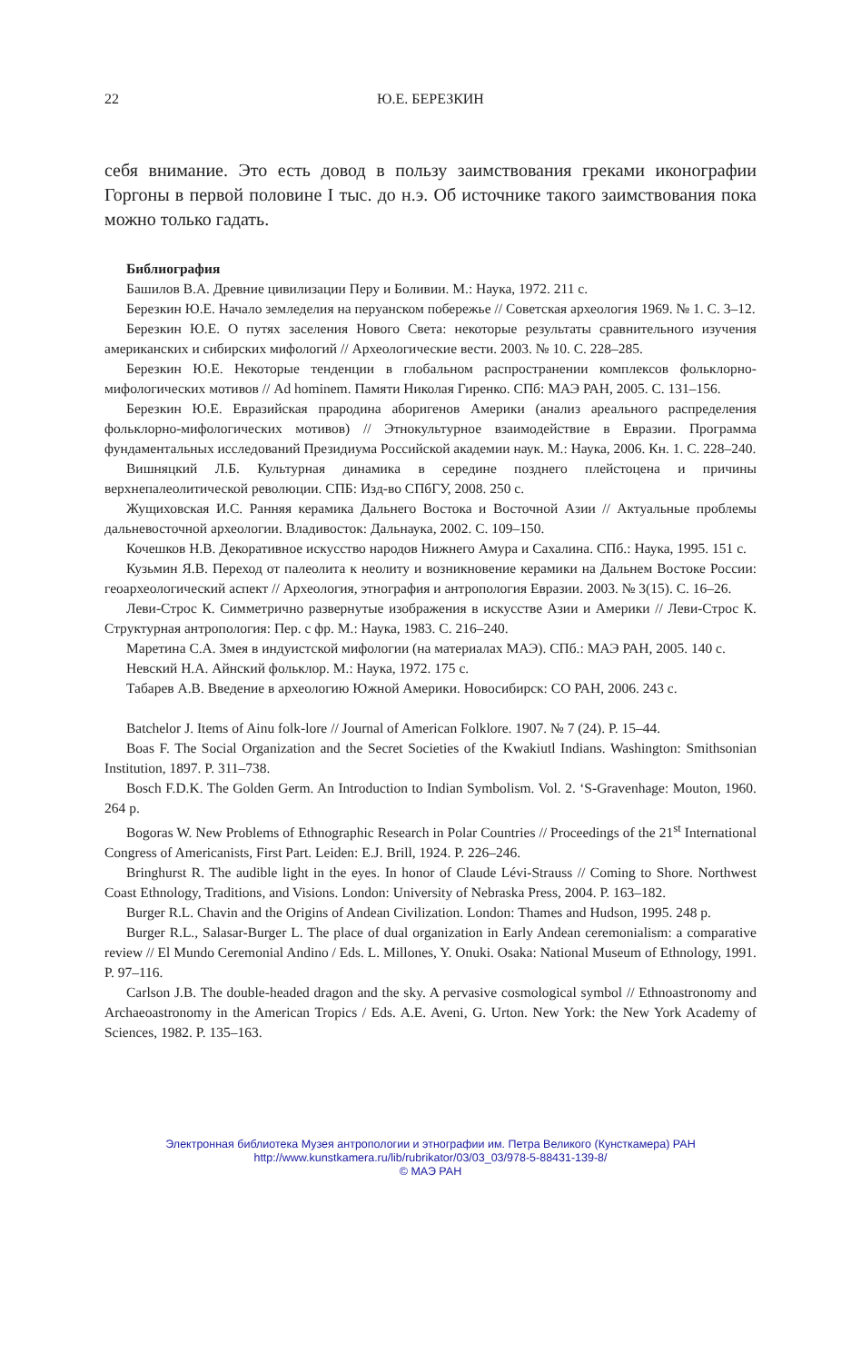22 Ю.Е. БЕРЕЗКИН
себя внимание. Это есть довод в пользу заимствования греками иконографии Горгоны в первой половине I тыс. до н.э. Об источнике такого заимствования пока можно только гадать.
Библиография
Башилов В.А. Древние цивилизации Перу и Боливии. М.: Наука, 1972. 211 с.
Березкин Ю.Е. Начало земледелия на перуанском побережье // Советская археология 1969. № 1. С. 3–12.
Березкин Ю.Е. О путях заселения Нового Света: некоторые результаты сравнительного изучения американских и сибирских мифологий // Археологические вести. 2003. № 10. С. 228–285.
Березкин Ю.Е. Некоторые тенденции в глобальном распространении комплексов фольклорно-мифологических мотивов // Ad hominem. Памяти Николая Гиренко. СПб: МАЭ РАН, 2005. С. 131–156.
Березкин Ю.Е. Евразийская прародина аборигенов Америки (анализ ареального распределения фольклорно-мифологических мотивов) // Этнокультурное взаимодействие в Евразии. Программа фундаментальных исследований Президиума Российской академии наук. М.: Наука, 2006. Кн. 1. С. 228–240.
Вишняцкий Л.Б. Культурная динамика в середине позднего плейстоцена и причины верхнепалеолитической революции. СПБ: Изд-во СПбГУ, 2008. 250 с.
Жущиховская И.С. Ранняя керамика Дальнего Востока и Восточной Азии // Актуальные проблемы дальневосточной археологии. Владивосток: Дальнаука, 2002. С. 109–150.
Кочешков Н.В. Декоративное искусство народов Нижнего Амура и Сахалина. СПб.: Наука, 1995. 151 с.
Кузьмин Я.В. Переход от палеолита к неолиту и возникновение керамики на Дальнем Востоке России: геоархеологический аспект // Археология, этнография и антропология Евразии. 2003. № 3(15). С. 16–26.
Леви-Строс К. Симметрично развернутые изображения в искусстве Азии и Америки // Леви-Строс К. Структурная антропология: Пер. с фр. М.: Наука, 1983. С. 216–240.
Маретина С.А. Змея в индуистской мифологии (на материалах МАЭ). СПб.: МАЭ РАН, 2005. 140 с.
Невский Н.А. Айнский фольклор. М.: Наука, 1972. 175 с.
Табарев А.В. Введение в археологию Южной Америки. Новосибирск: СО РАН, 2006. 243 с.
Batchelor J. Items of Ainu folk-lore // Journal of American Folklore. 1907. № 7 (24). P. 15–44.
Boas F. The Social Organization and the Secret Societies of the Kwakiutl Indians. Washington: Smithsonian Institution, 1897. P. 311–738.
Bosch F.D.K. The Golden Germ. An Introduction to Indian Symbolism. Vol. 2. ‘S-Gravenhage: Mouton, 1960. 264 p.
Bogoras W. New Problems of Ethnographic Research in Polar Countries // Proceedings of the 21<sup>st</sup> International Congress of Americanists, First Part. Leiden: E.J. Brill, 1924. P. 226–246.
Bringhurst R. The audible light in the eyes. In honor of Claude Lévi-Strauss // Coming to Shore. Northwest Coast Ethnology, Traditions, and Visions. London: University of Nebraska Press, 2004. P. 163–182.
Burger R.L. Chavin and the Origins of Andean Civilization. London: Thames and Hudson, 1995. 248 p.
Burger R.L., Salasar-Burger L. The place of dual organization in Early Andean ceremonialism: a comparative review // El Mundo Ceremonial Andino / Eds. L. Millones, Y. Onuki. Osaka: National Museum of Ethnology, 1991. P. 97–116.
Carlson J.B. The double-headed dragon and the sky. A pervasive cosmological symbol // Ethnoastronomy and Archaeoastronomy in the American Tropics / Eds. A.E. Aveni, G. Urton. New York: the New York Academy of Sciences, 1982. P. 135–163.
Электронная библиотека Музея антропологии и этнографии им. Петра Великого (Кунсткамера) РАН
http://www.kunstkamera.ru/lib/rubrikator/03/03_03/978-5-88431-139-8/
© МАЭ РАН